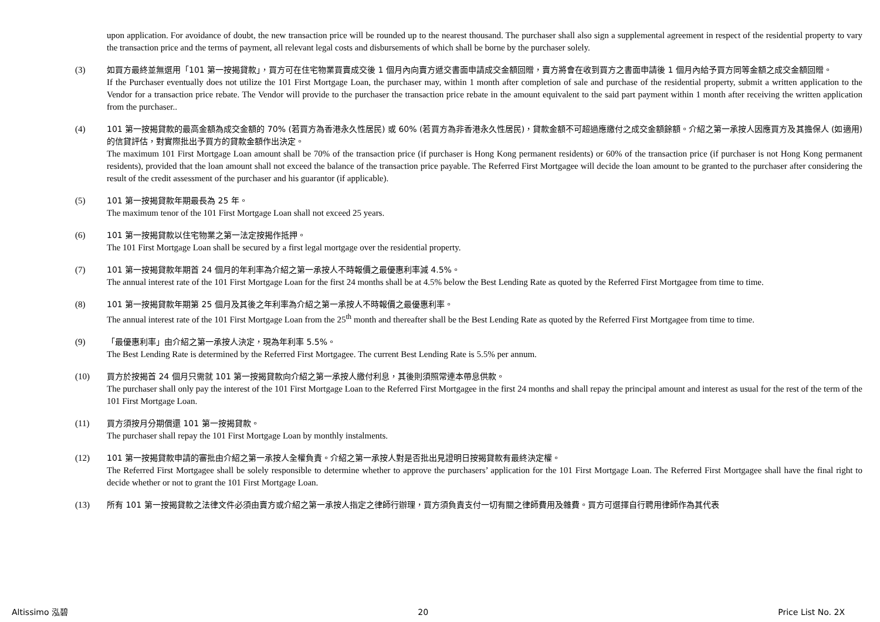upon application. For avoidance of doubt, the new transaction price will be rounded up to the nearest thousand. The purchaser shall also sign a supplemental agreement in respect of the residential property to vary the transaction price and the terms of payment, all relevant legal costs and disbursements of which shall be borne by the purchaser solely.
(3) 如買方最終並無選用「101 第一按揭貸款」，買方可在住宅物業買賣成交後 1 個月內向賣方遞交書面申請成交金額回贈，賣方將會在收到買方之書面申請後 1 個月內給予買方同等金額之成交金額回贈。
If the Purchaser eventually does not utilize the 101 First Mortgage Loan, the purchaser may, within 1 month after completion of sale and purchase of the residential property, submit a written application to the Vendor for a transaction price rebate. The Vendor will provide to the purchaser the transaction price rebate in the amount equivalent to the said part payment within 1 month after receiving the written application from the purchaser..
(4) 101 第一按揭貸款的最高金額為成交金額的 70% (若買方為香港永久性居民) 或 60% (若買方為非香港永久性居民)，貸款金額不可超過應繳付之成交金額餘額。介紹之第一承按人因應買方及其擔保人 (如適用) 的信貸評估，對實際批出予買方的貸款金額作出決定。
The maximum 101 First Mortgage Loan amount shall be 70% of the transaction price (if purchaser is Hong Kong permanent residents) or 60% of the transaction price (if purchaser is not Hong Kong permanent residents), provided that the loan amount shall not exceed the balance of the transaction price payable. The Referred First Mortgagee will decide the loan amount to be granted to the purchaser after considering the result of the credit assessment of the purchaser and his guarantor (if applicable).
(5) 101 第一按揭貸款年期最長為 25 年。
The maximum tenor of the 101 First Mortgage Loan shall not exceed 25 years.
(6) 101 第一按揭貸款以住宅物業之第一法定按揭作抵押。
The 101 First Mortgage Loan shall be secured by a first legal mortgage over the residential property.
(7) 101 第一按揭貸款年期首 24 個月的年利率為介紹之第一承按人不時報價之最優惠利率減 4.5%。
The annual interest rate of the 101 First Mortgage Loan for the first 24 months shall be at 4.5% below the Best Lending Rate as quoted by the Referred First Mortgagee from time to time.
(8) 101 第一按揭貸款年期第 25 個月及其後之年利率為介紹之第一承按人不時報價之最優惠利率。
The annual interest rate of the 101 First Mortgage Loan from the 25<sup>th</sup> month and thereafter shall be the Best Lending Rate as quoted by the Referred First Mortgagee from time to time.
(9) 「最優惠利率」由介紹之第一承按人決定，現為年利率 5.5%。
The Best Lending Rate is determined by the Referred First Mortgagee. The current Best Lending Rate is 5.5% per annum.
(10) 買方於按揭首 24 個月只需就 101 第一按揭貸款向介紹之第一承按人繳付利息，其後則須照常連本帶息供款。
The purchaser shall only pay the interest of the 101 First Mortgage Loan to the Referred First Mortgagee in the first 24 months and shall repay the principal amount and interest as usual for the rest of the term of the 101 First Mortgage Loan.
(11) 買方須按月分期償還 101 第一按揭貸款。
The purchaser shall repay the 101 First Mortgage Loan by monthly instalments.
(12) 101 第一按揭貸款申請的審批由介紹之第一承按人全權負責。介紹之第一承按人對是否批出見證明日按揭貸款有最終決定權。
The Referred First Mortgagee shall be solely responsible to determine whether to approve the purchasers’ application for the 101 First Mortgage Loan. The Referred First Mortgagee shall have the final right to decide whether or not to grant the 101 First Mortgage Loan.
(13) 所有 101 第一按揭貸款之法律文件必須由賣方或介紹之第一承按人指定之律師行辦理，買方須負責支付一切有關之律師費用及雜費。買方可選擇自行聘用律師作為其代表
Altissimo 泓碧 20 Price List No. 2X